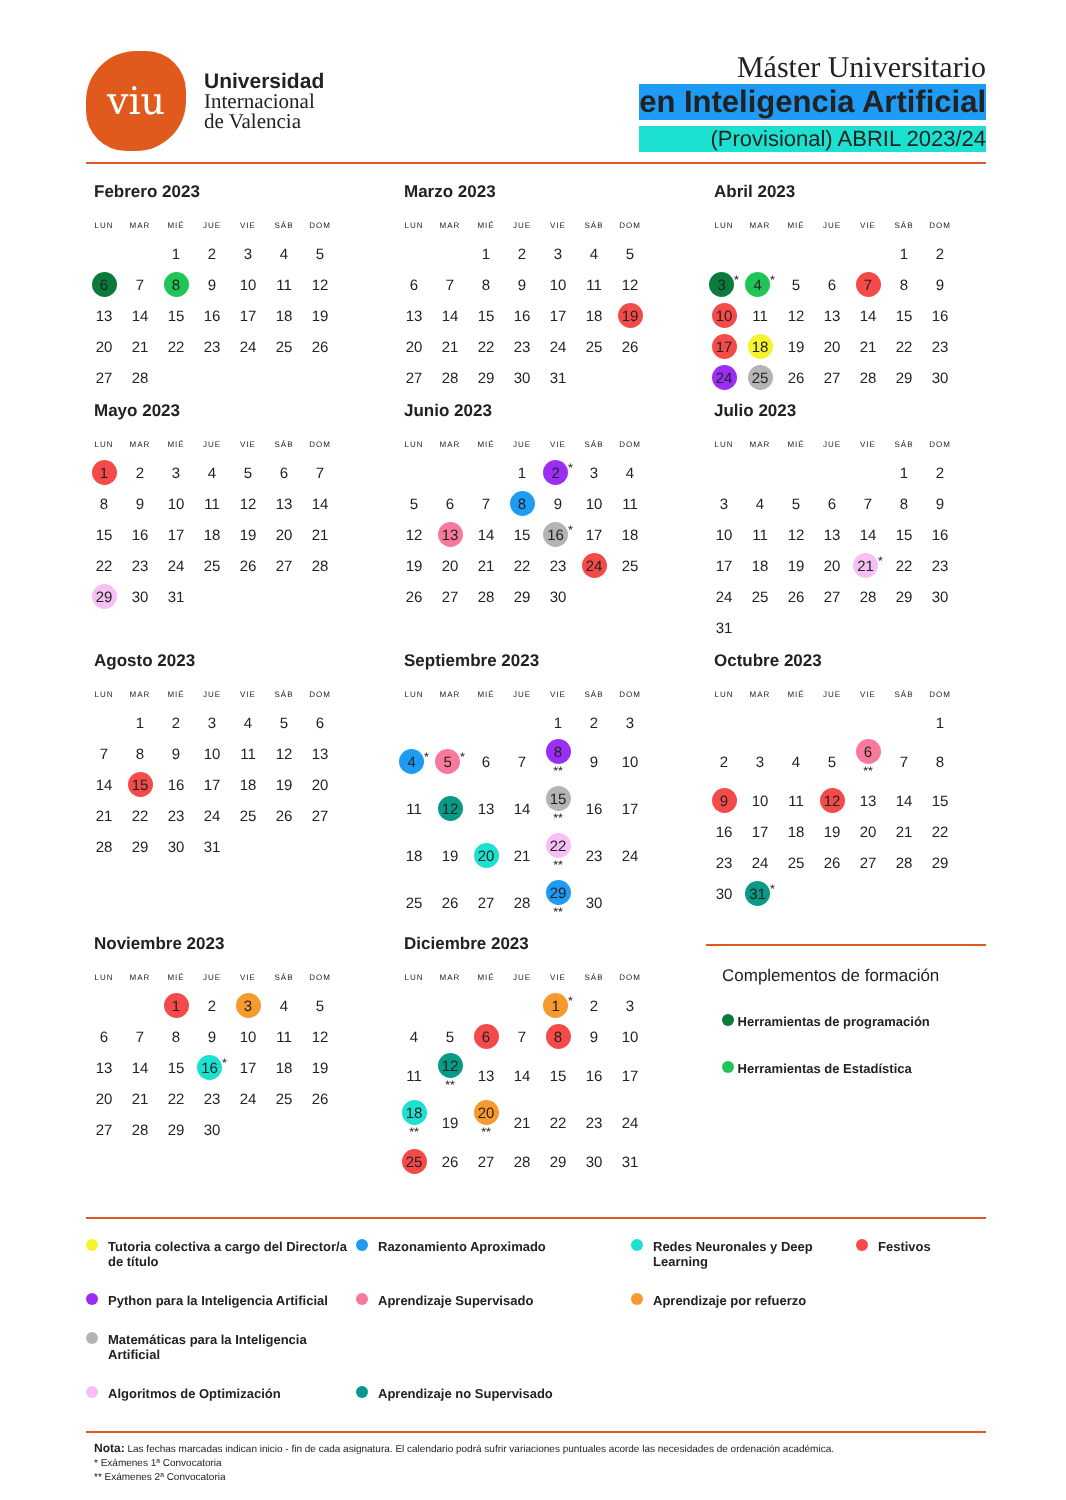viu
Universidad
Internacional
de Valencia
Máster Universitario
en Inteligencia Artificial
(Provisional) ABRIL 2023/24
Febrero 2023
| LUN | MAR | MIÉ | JUE | VIE | SÁB | DOM |
| --- | --- | --- | --- | --- | --- | --- |
| | | 1 | 2 | 3 | 4 | 5 |
| 6 | 7 | 8 | 9 | 10 | 11 | 12 |
| 13 | 14 | 15 | 16 | 17 | 18 | 19 |
| 20 | 21 | 22 | 23 | 24 | 25 | 26 |
| 27 | 28 | | | | | |
Marzo 2023
| LUN | MAR | MIÉ | JUE | VIE | SÁB | DOM |
| --- | --- | --- | --- | --- | --- | --- |
| | | 1 | 2 | 3 | 4 | 5 |
| 6 | 7 | 8 | 9 | 10 | 11 | 12 |
| 13 | 14 | 15 | 16 | 17 | 18 | 19 |
| 20 | 21 | 22 | 23 | 24 | 25 | 26 |
| 27 | 28 | 29 | 30 | 31 | | |
Abril 2023
| LUN | MAR | MIÉ | JUE | VIE | SÁB | DOM |
| --- | --- | --- | --- | --- | --- | --- |
| | | | | | 1 | 2 |
| 3<sup>*</sup> | 4<sup>*</sup> | 5 | 6 | 7 | 8 | 9 |
| 10 | 11 | 12 | 13 | 14 | 15 | 16 |
| 17 | 18 | 19 | 20 | 21 | 22 | 23 |
| 24 | 25 | 26 | 27 | 28 | 29 | 30 |
Mayo 2023
| LUN | MAR | MIÉ | JUE | VIE | SÁB | DOM |
| --- | --- | --- | --- | --- | --- | --- |
| 1 | 2 | 3 | 4 | 5 | 6 | 7 |
| 8 | 9 | 10 | 11 | 12 | 13 | 14 |
| 15 | 16 | 17 | 18 | 19 | 20 | 21 |
| 22 | 23 | 24 | 25 | 26 | 27 | 28 |
| 29 | 30 | 31 | | | | |
Junio 2023
| LUN | MAR | MIÉ | JUE | VIE | SÁB | DOM |
| --- | --- | --- | --- | --- | --- | --- |
| | | | 1 | 2<sup>*</sup> | 3 | 4 |
| 5 | 6 | 7 | 8 | 9 | 10 | 11 |
| 12 | 13 | 14 | 15 | 16<sup>*</sup> | 17 | 18 |
| 19 | 20 | 21 | 22 | 23 | 24 | 25 |
| 26 | 27 | 28 | 29 | 30 | | |
Julio 2023
| LUN | MAR | MIÉ | JUE | VIE | SÁB | DOM |
| --- | --- | --- | --- | --- | --- | --- |
| | | | | | 1 | 2 |
| 3 | 4 | 5 | 6 | 7 | 8 | 9 |
| 10 | 11 | 12 | 13 | 14 | 15 | 16 |
| 17 | 18 | 19 | 20 | 21<sup>*</sup> | 22 | 23 |
| 24 | 25 | 26 | 27 | 28 | 29 | 30 |
| 31 | | | | | | |
Agosto 2023
| LUN | MAR | MIÉ | JUE | VIE | SÁB | DOM |
| --- | --- | --- | --- | --- | --- | --- |
| | 1 | 2 | 3 | 4 | 5 | 6 |
| 7 | 8 | 9 | 10 | 11 | 12 | 13 |
| 14 | 15 | 16 | 17 | 18 | 19 | 20 |
| 21 | 22 | 23 | 24 | 25 | 26 | 27 |
| 28 | 29 | 30 | 31 | | | |
Septiembre 2023
| LUN | MAR | MIÉ | JUE | VIE | SÁB | DOM |
| --- | --- | --- | --- | --- | --- | --- |
| | | | | 1 | 2 | 3 |
| 4<sup>*</sup> | 5<sup>*</sup> | 6 | 7 | 8<sup>**</sup> | 9 | 10 |
| 11 | 12 | 13 | 14 | 15<sup>**</sup> | 16 | 17 |
| 18 | 19 | 20 | 21 | 22<sup>**</sup> | 23 | 24 |
| 25 | 26 | 27 | 28 | 29<sup>**</sup> | 30 | |
Octubre 2023
| LUN | MAR | MIÉ | JUE | VIE | SÁB | DOM |
| --- | --- | --- | --- | --- | --- | --- |
| | | | | | | 1 |
| 2 | 3 | 4 | 5 | 6<sup>**</sup> | 7 | 8 |
| 9 | 10 | 11 | 12 | 13 | 14 | 15 |
| 16 | 17 | 18 | 19 | 20 | 21 | 22 |
| 23 | 24 | 25 | 26 | 27 | 28 | 29 |
| 30 | 31<sup>*</sup> | | | | | |
Noviembre 2023
| LUN | MAR | MIÉ | JUE | VIE | SÁB | DOM |
| --- | --- | --- | --- | --- | --- | --- |
| | | 1 | 2 | 3 | 4 | 5 |
| 6 | 7 | 8 | 9 | 10 | 11 | 12 |
| 13 | 14 | 15 | 16<sup>*</sup> | 17 | 18 | 19 |
| 20 | 21 | 22 | 23 | 24 | 25 | 26 |
| 27 | 28 | 29 | 30 | | | |
Diciembre 2023
| LUN | MAR | MIÉ | JUE | VIE | SÁB | DOM |
| --- | --- | --- | --- | --- | --- | --- |
| | | | | 1<sup>*</sup> | 2 | 3 |
| 4 | 5 | 6 | 7 | 8 | 9 | 10 |
| 11 | 12<sup>**</sup> | 13 | 14 | 15 | 16 | 17 |
| 18<sup>**</sup> | 19 | 20<sup>**</sup> | 21 | 22 | 23 | 24 |
| 25 | 26 | 27 | 28 | 29 | 30 | 31 |
Complementos de formación
Herramientas de programación
Herramientas de Estadística
Tutoria colectiva a cargo del Director/a de título
Razonamiento Aproximado
Redes Neuronales y Deep Learning
Festivos
Python para la Inteligencia Artificial
Aprendizaje Supervisado
Aprendizaje por refuerzo
Matemáticas para la Inteligencia Artificial
Algoritmos de Optimización
Aprendizaje no Supervisado
Nota: Las fechas marcadas indican inicio - fin de cada asignatura. El calendario podrá sufrir variaciones puntuales acorde las necesidades de ordenación académica.
* Exámenes 1ª Convocatoria
** Exámenes 2ª Convocatoria